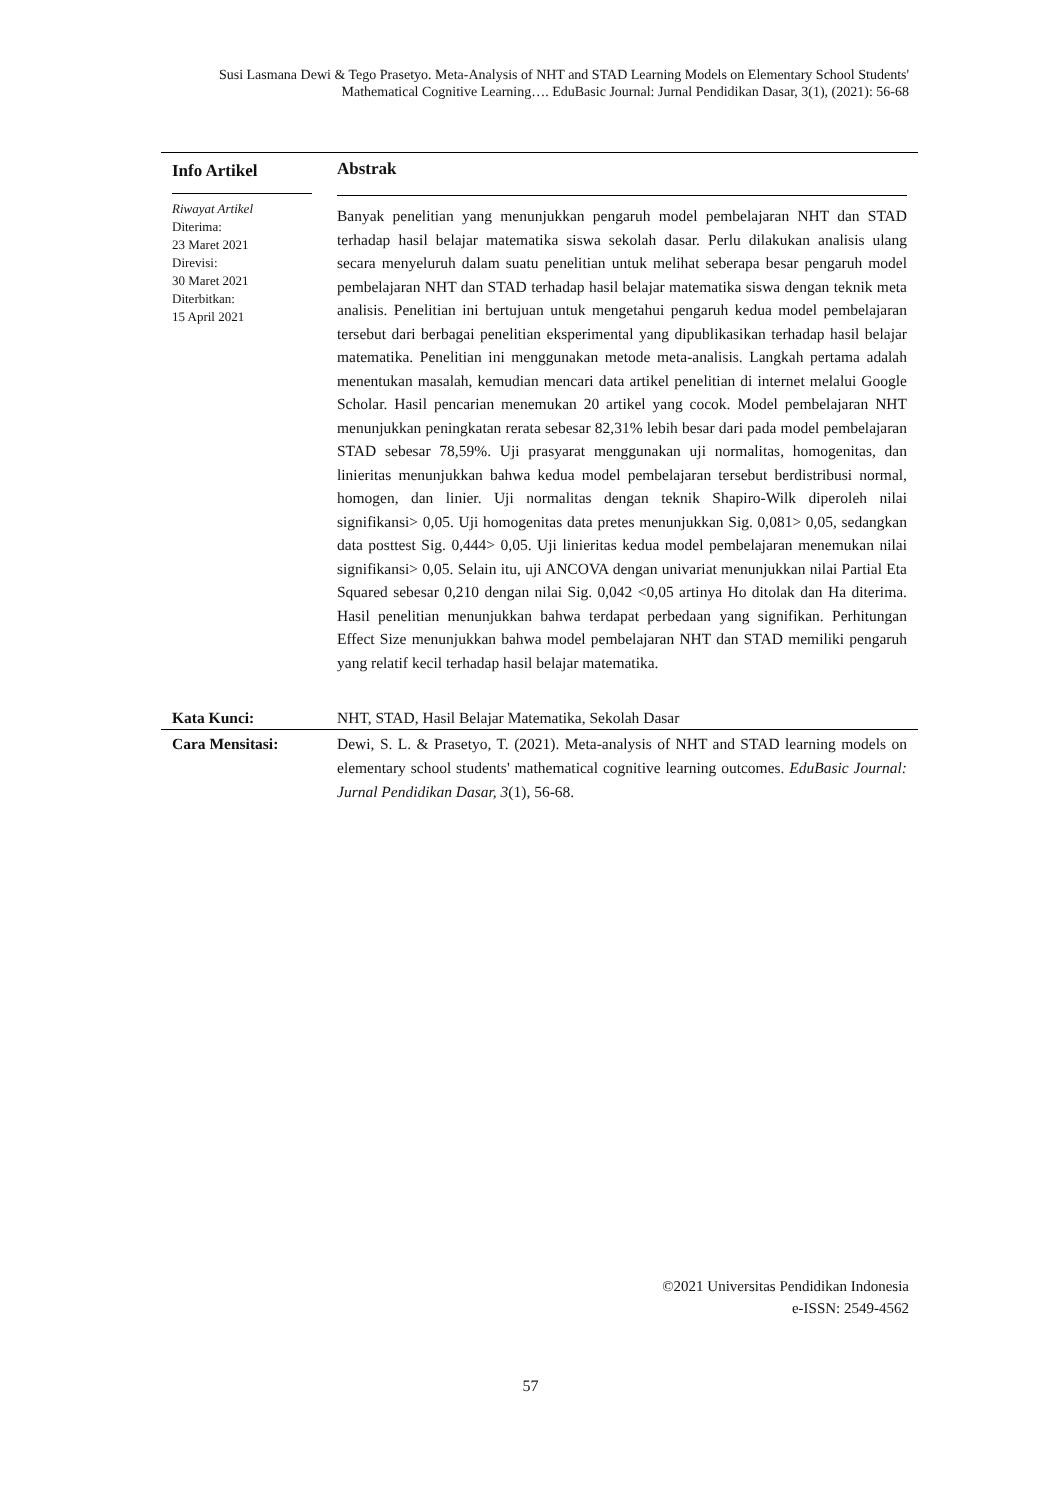Susi Lasmana Dewi & Tego Prasetyo. Meta-Analysis of NHT and STAD Learning Models on Elementary School Students' Mathematical Cognitive Learning…. EduBasic Journal: Jurnal Pendidikan Dasar, 3(1), (2021): 56-68
Info Artikel
Riwayat Artikel
Diterima:
23 Maret 2021
Direvisi:
30 Maret 2021
Diterbitkan:
15 April 2021
Abstrak
Banyak penelitian yang menunjukkan pengaruh model pembelajaran NHT dan STAD terhadap hasil belajar matematika siswa sekolah dasar. Perlu dilakukan analisis ulang secara menyeluruh dalam suatu penelitian untuk melihat seberapa besar pengaruh model pembelajaran NHT dan STAD terhadap hasil belajar matematika siswa dengan teknik meta analisis. Penelitian ini bertujuan untuk mengetahui pengaruh kedua model pembelajaran tersebut dari berbagai penelitian eksperimental yang dipublikasikan terhadap hasil belajar matematika. Penelitian ini menggunakan metode meta-analisis. Langkah pertama adalah menentukan masalah, kemudian mencari data artikel penelitian di internet melalui Google Scholar. Hasil pencarian menemukan 20 artikel yang cocok. Model pembelajaran NHT menunjukkan peningkatan rerata sebesar 82,31% lebih besar dari pada model pembelajaran STAD sebesar 78,59%. Uji prasyarat menggunakan uji normalitas, homogenitas, dan linieritas menunjukkan bahwa kedua model pembelajaran tersebut berdistribusi normal, homogen, dan linier. Uji normalitas dengan teknik Shapiro-Wilk diperoleh nilai signifikansi> 0,05. Uji homogenitas data pretes menunjukkan Sig. 0,081> 0,05, sedangkan data posttest Sig. 0,444> 0,05. Uji linieritas kedua model pembelajaran menemukan nilai signifikansi> 0,05. Selain itu, uji ANCOVA dengan univariat menunjukkan nilai Partial Eta Squared sebesar 0,210 dengan nilai Sig. 0,042 <0,05 artinya Ho ditolak dan Ha diterima. Hasil penelitian menunjukkan bahwa terdapat perbedaan yang signifikan. Perhitungan Effect Size menunjukkan bahwa model pembelajaran NHT dan STAD memiliki pengaruh yang relatif kecil terhadap hasil belajar matematika.
Kata Kunci: NHT, STAD, Hasil Belajar Matematika, Sekolah Dasar
Cara Mensitasi: Dewi, S. L. & Prasetyo, T. (2021). Meta-analysis of NHT and STAD learning models on elementary school students' mathematical cognitive learning outcomes. EduBasic Journal: Jurnal Pendidikan Dasar, 3(1), 56-68.
©2021 Universitas Pendidikan Indonesia
e-ISSN: 2549-4562
57